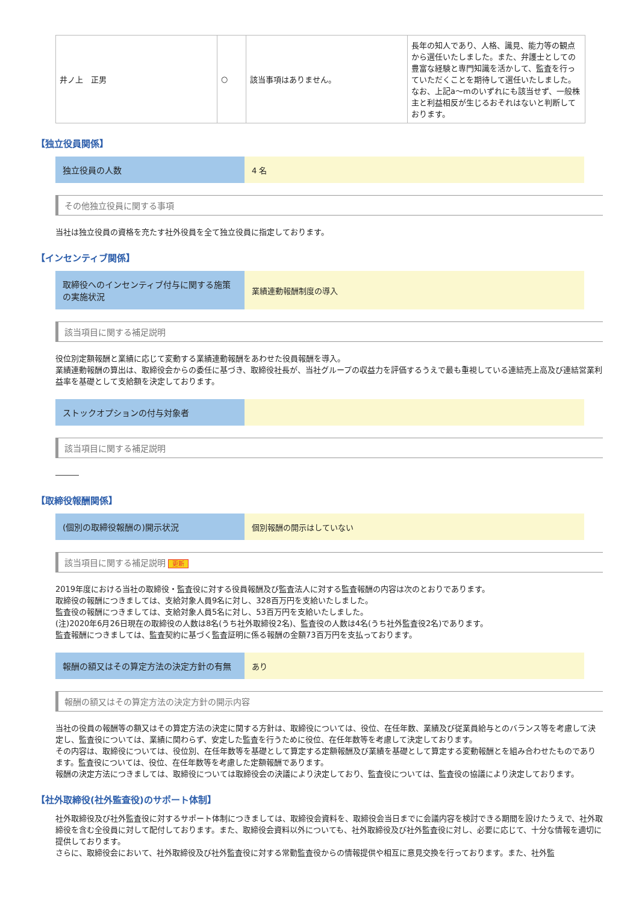| 井ノ上 正男 | ○ | 該当事項はありません。 | 長年の知人であり、人格、識見、能力等の観点から選任いたしました。また、弁護士としての豊富な経験と専門知識を活かして、監査を行っていただくことを期待して選任いたしました。なお、上記a～mのいずれにも該当せず、一般株主と利益相反が生じるおそれはないと判断しております。 |
【独立役員関係】
独立役員の人数 4 名
その他独立役員に関する事項
当社は独立役員の資格を充たす社外役員を全て独立役員に指定しております。
【インセンティブ関係】
取締役へのインセンティブ付与に関する施策の実施状況
業績連動報酬制度の導入
該当項目に関する補足説明
役位別定額報酬と業績に応じて変動する業績連動報酬をあわせた役員報酬を導入。
業績連動報酬の算出は、取締役会からの委任に基づき、取締役社長が、当社グループの収益力を評価するうえで最も重視している連結売上高及び連結営業利益率を基礎として支給額を決定しております。
ストックオプションの付与対象者
該当項目に関する補足説明
―――
【取締役報酬関係】
(個別の取締役報酬の)開示状況 個別報酬の開示はしていない
該当項目に関する補足説明 更新
2019年度における当社の取締役・監査役に対する役員報酬及び監査法人に対する監査報酬の内容は次のとおりであります。
取締役の報酬につきましては、支給対象人員9名に対し、328百万円を支給いたしました。
監査役の報酬につきましては、支給対象人員5名に対し、53百万円を支給いたしました。
(注)2020年6月26日現在の取締役の人数は8名(うち社外取締役2名)、監査役の人数は4名(うち社外監査役2名)であります。
監査報酬につきましては、監査契約に基づく監査証明に係る報酬の金額73百万円を支払っております。
報酬の額又はその算定方法の決定方針の有無 あり
報酬の額又はその算定方法の決定方針の開示内容
当社の役員の報酬等の額又はその算定方法の決定に関する方針は、取締役については、役位、在任年数、業績及び従業員給与とのバランス等を考慮して決定し、監査役については、業績に関わらず、安定した監査を行うために役位、在任年数等を考慮して決定しております。
その内容は、取締役については、役位別、在任年数等を基礎として算定する定額報酬及び業績を基礎として算定する変動報酬とを組み合わせたものであります。監査役については、役位、在任年数等を考慮した定額報酬であります。
報酬の決定方法につきましては、取締役については取締役会の決議により決定しており、監査役については、監査役の協議により決定しております。
【社外取締役(社外監査役)のサポート体制】
社外取締役及び社外監査役に対するサポート体制につきましては、取締役会資料を、取締役会当日までに会議内容を検討できる期間を設けたうえで、社外取締役を含む全役員に対して配付しております。また、取締役会資料以外についても、社外取締役及び社外監査役に対し、必要に応じて、十分な情報を適切に提供しております。
さらに、取締役会において、社外取締役及び社外監査役に対する常勤監査役からの情報提供や相互に意見交換を行っております。また、社外監